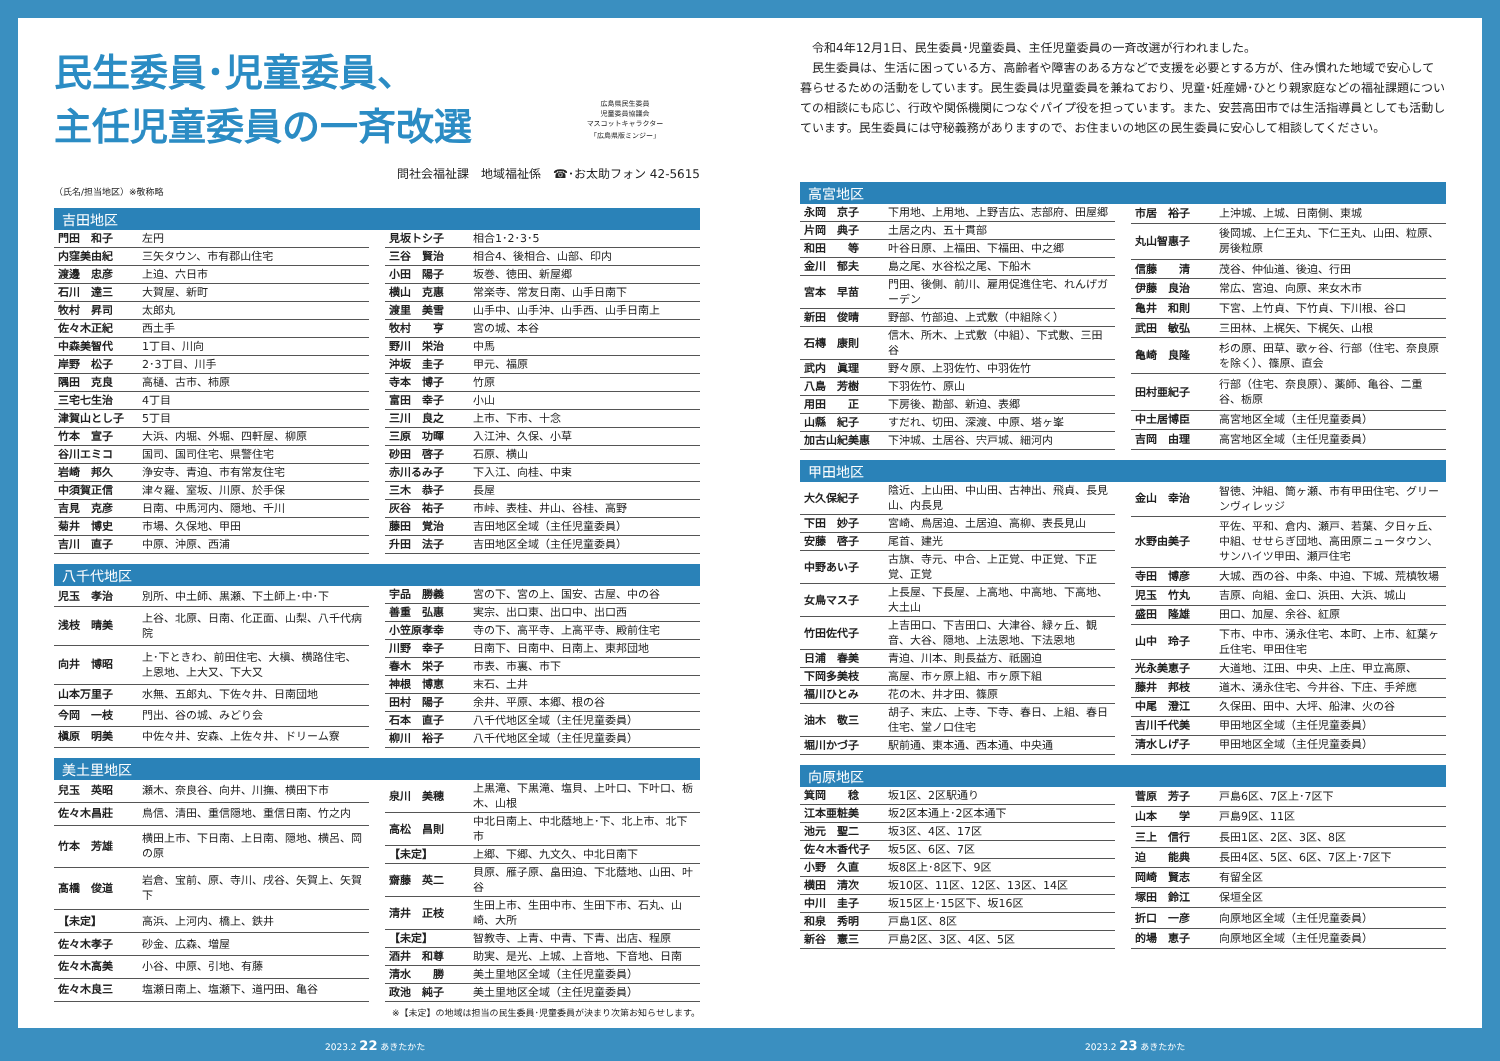民生委員･児童委員、
主任児童委員の一斉改選
広島県民生委員
児童委員協議会
マスコットキャラクター
「広島県版ミンジー」
問社会福祉課　地域福祉係　☎･お太助フォン 42-5615
（氏名/担当地区）※敬称略
吉田地区
| 門田 和子 | 左円 |
| 内窪美由紀 | 三矢タウン、市有郡山住宅 |
| 渡邊 忠彦 | 上迫、六日市 |
| 石川 達三 | 大賀屋、新町 |
| 牧村 昇司 | 太郎丸 |
| 佐々木正紀 | 西土手 |
| 中森美智代 | 1丁目、川向 |
| 岸野 松子 | 2･3丁目、川手 |
| 隅田 克良 | 高樋、古市、柿原 |
| 三宅七生治 | 4丁目 |
| 津賀山とし子 | 5丁目 |
| 竹本 宣子 | 大浜、内堀、外堀、四軒屋、柳原 |
| 谷川エミコ | 国司、国司住宅、県警住宅 |
| 岩崎 邦久 | 浄安寺、青迫、市有常友住宅 |
| 中須賀正信 | 津々羅、室坂、川原、於手保 |
| 吉見 克彦 | 日南、中馬河内、隠地、千川 |
| 菊井 博史 | 市場、久保地、甲田 |
| 吉川 直子 | 中原、沖原、西浦 |
| 見坂トシ子 | 相合1･2･3･5 |
| 三谷 賢治 | 相合4、後相合、山部、印内 |
| 小田 陽子 | 坂巻、徳田、新屋郷 |
| 横山 克惠 | 常楽寺、常友日南、山手日南下 |
| 渡里 美雪 | 山手中、山手沖、山手西、山手日南上 |
| 牧村 亨 | 宮の城、本谷 |
| 野川 栄治 | 中馬 |
| 沖坂 圭子 | 甲元、福原 |
| 寺本 博子 | 竹原 |
| 富田 幸子 | 小山 |
| 三川 良之 | 上市、下市、十念 |
| 三原 功暉 | 入江沖、久保、小草 |
| 砂田 啓子 | 石原、横山 |
| 赤川るみ子 | 下入江、向桂、中束 |
| 三木 恭子 | 長屋 |
| 灰谷 祐子 | 市峠、表桂、井山、谷桂、高野 |
| 藤田 覚治 | 吉田地区全域（主任児童委員） |
| 升田 法子 | 吉田地区全域（主任児童委員） |
八千代地区
| 児玉 孝治 | 別所、中土師、黒瀬、下土師上･中･下 |
| 浅枝 晴美 | 上谷、北原、日南、化正面、山梨、八千代病院 |
| 向井 博昭 | 上･下ときわ、前田住宅、大槇、横路住宅、上恩地、上大又、下大又 |
| 山本万里子 | 水無、五郎丸、下佐々井、日南団地 |
| 今岡 一枝 | 門出、谷の城、みどり会 |
| 槇原 明美 | 中佐々井、安森、上佐々井、ドリーム寮 |
| 宇品 勝義 | 宮の下、宮の上、国安、古屋、中の谷 |
| 善重 弘惠 | 実宗、出口東、出口中、出口西 |
| 小笠原孝幸 | 寺の下、高平寺、上高平寺、殿前住宅 |
| 川野 幸子 | 日南下、日南中、日南上、東邦団地 |
| 春木 栄子 | 市表、市裏、市下 |
| 神根 博恵 | 末石、土井 |
| 田村 陽子 | 余井、平原、本郷、根の谷 |
| 石本 直子 | 八千代地区全域（主任児童委員） |
| 柳川 裕子 | 八千代地区全域（主任児童委員） |
美土里地区
| 兒玉 英昭 | 瀬木、奈良谷、向井、川撫、横田下市 |
| 佐々木昌莊 | 鳥信、清田、重信隠地、重信日南、竹之内 |
| 竹本 芳雄 | 横田上市、下日南、上日南、隠地、横呂、岡の原 |
| 髙橋 俊道 | 岩倉、宝前、原、寺川、戌谷、矢賀上、矢賀下 |
| 【未定】 | 高浜、上河内、橋上、鉄井 |
| 佐々木孝子 | 砂金、広森、増屋 |
| 佐々木高美 | 小谷、中原、引地、有藤 |
| 佐々木良三 | 塩瀬日南上、塩瀬下、道円田、亀谷 |
| 泉川 美穂 | 上黒滝、下黒滝、塩貝、上叶口、下叶口、栃木、山根 |
| 高松 昌則 | 中北日南上、中北蔭地上･下、北上市、北下市 |
| 【未定】 | 上郷、下郷、九文久、中北日南下 |
| 齋藤 英二 | 貝原、雁子原、畠田迫、下北蔭地、山田、叶谷 |
| 清井 正枝 | 生田上市、生田中市、生田下市、石丸、山崎、大所 |
| 【未定】 | 智教寺、上青、中青、下青、出店、程原 |
| 酒井 和尊 | 助実、是光、上城、上音地、下音地、日南 |
| 清水 勝 | 美土里地区全域（主任児童委員） |
| 政池 純子 | 美土里地区全域（主任児童委員） |
※【未定】の地域は担当の民生委員･児童委員が決まり次第お知らせします。
令和4年12月1日、民生委員･児童委員、主任児童委員の一斉改選が行われました。
民生委員は、生活に困っている方、高齢者や障害のある方などで支援を必要とする方が、住み慣れた地域で安心して暮らせるための活動をしています。民生委員は児童委員を兼ねており、児童･妊産婦･ひとり親家庭などの福祉課題についての相談にも応じ、行政や関係機関につなぐパイプ役を担っています。また、安芸高田市では生活指導員としても活動しています。民生委員には守秘義務がありますので、お住まいの地区の民生委員に安心して相談してください。
高宮地区
| 永岡 京子 | 下用地、上用地、上野吉広、志部府、田屋郷 |
| 片岡 典子 | 土居之内、五十貫部 |
| 和田 等 | 叶谷日原、上福田、下福田、中之郷 |
| 金川 郁夫 | 島之尾、水谷松之尾、下船木 |
| 宮本 早苗 | 門田、後側、前川、雇用促進住宅、れんげガーデン |
| 新田 俊晴 | 野部、竹部迫、上式敷（中組除く） |
| 石槫 康則 | 信木、所木、上式敷（中組）、下式敷、三田谷 |
| 武内 眞理 | 野々原、上羽佐竹、中羽佐竹 |
| 八島 芳樹 | 下羽佐竹、原山 |
| 用田 正 | 下房後、勘部、新迫、表郷 |
| 山縣 紀子 | すだれ、切田、深渡、中原、塔ヶ峯 |
| 加古山紀美惠 | 下沖城、土居谷、宍戸城、細河内 |
| 市居 裕子 | 上沖城、上城、日南側、東城 |
| 丸山智惠子 | 後岡城、上仁王丸、下仁王丸、山田、粒原、房後粒原 |
| 信藤 清 | 茂谷、仲仙道、後迫、行田 |
| 伊藤 良治 | 常広、宮迫、向原、来女木市 |
| 亀井 和則 | 下宮、上竹貞、下竹貞、下川根、谷口 |
| 武田 敏弘 | 三田林、上梶矢、下梶矢、山根 |
| 亀崎 良隆 | 杉の原、田草、歌ヶ谷、行部（住宅、奈良原を除く）、篠原、直会 |
| 田村亜紀子 | 行部（住宅、奈良原）、薬師、亀谷、二重谷、栃原 |
| 中土居博臣 | 高宮地区全域（主任児童委員） |
| 吉岡 由理 | 高宮地区全域（主任児童委員） |
甲田地区
| 大久保紀子 | 陰近、上山田、中山田、古神出、飛貞、長見山、内長見 |
| 下田 妙子 | 宮崎、鳥居迫、土居迫、高柳、表長見山 |
| 安藤 啓子 | 尾首、建光 |
| 中野あい子 | 古旗、寺元、中合、上正覚、中正覚、下正覚、正覚 |
| 女鳥マス子 | 上長屋、下長屋、上高地、中高地、下高地、大土山 |
| 竹田佐代子 | 上吉田口、下吉田口、大津谷、緑ヶ丘、観音、大谷、隠地、上法恩地、下法恩地 |
| 日浦 春美 | 青迫、川本、則長益方、祇園迫 |
| 下岡多美枝 | 高屋、市ヶ原上組、市ヶ原下組 |
| 福川ひとみ | 花の木、井才田、篠原 |
| 油木 敬三 | 胡子、末広、上寺、下寺、春日、上組、春日住宅、堂ノ口住宅 |
| 堀川かづ子 | 駅前通、東本通、西本通、中央通 |
| 金山 幸治 | 智徳、沖組、筒ヶ瀬、市有甲田住宅、グリーンヴィレッジ |
| 水野由美子 | 平佐、平和、倉内、瀬戸、若葉、夕日ヶ丘、中組、せせらぎ団地、高田原ニュータウン、サンハイツ甲田、瀬戸住宅 |
| 寺田 博彦 | 大城、西の谷、中条、中迫、下城、荒槙牧場 |
| 児玉 竹丸 | 吉原、向組、金口、浜田、大浜、城山 |
| 盛田 隆雄 | 田口、加屋、余谷、紅原 |
| 山中 玲子 | 下市、中市、湧永住宅、本町、上市、紅葉ヶ丘住宅、甲田住宅 |
| 光永美恵子 | 大道地、江田、中央、上庄、甲立高原、 |
| 藤井 邦枝 | 道木、湧永住宅、今井谷、下庄、手斧應 |
| 中尾 澄江 | 久保田、田中、大坪、船津、火の谷 |
| 吉川千代美 | 甲田地区全域（主任児童委員） |
| 清水しげ子 | 甲田地区全域（主任児童委員） |
向原地区
| 箕岡 稔 | 坂1区、2区駅通り |
| 江本亜粧美 | 坂2区本通上･2区本通下 |
| 池元 聖二 | 坂3区、4区、17区 |
| 佐々木香代子 | 坂5区、6区、7区 |
| 小野 久直 | 坂8区上･8区下、9区 |
| 横田 清次 | 坂10区、11区、12区、13区、14区 |
| 中川 圭子 | 坂15区上･15区下、坂16区 |
| 和泉 秀明 | 戸島1区、8区 |
| 新谷 憲三 | 戸島2区、3区、4区、5区 |
| 菅原 芳子 | 戸島6区、7区上･7区下 |
| 山本 学 | 戸島9区、11区 |
| 三上 信行 | 長田1区、2区、3区、8区 |
| 迫 能典 | 長田4区、5区、6区、7区上･7区下 |
| 岡崎 賢志 | 有留全区 |
| 塚田 鈴江 | 保垣全区 |
| 折口 一彦 | 向原地区全域（主任児童委員） |
| 的場 恵子 | 向原地区全域（主任児童委員） |
2023.2 22 あきたかた 2023.2 23 あきたかた